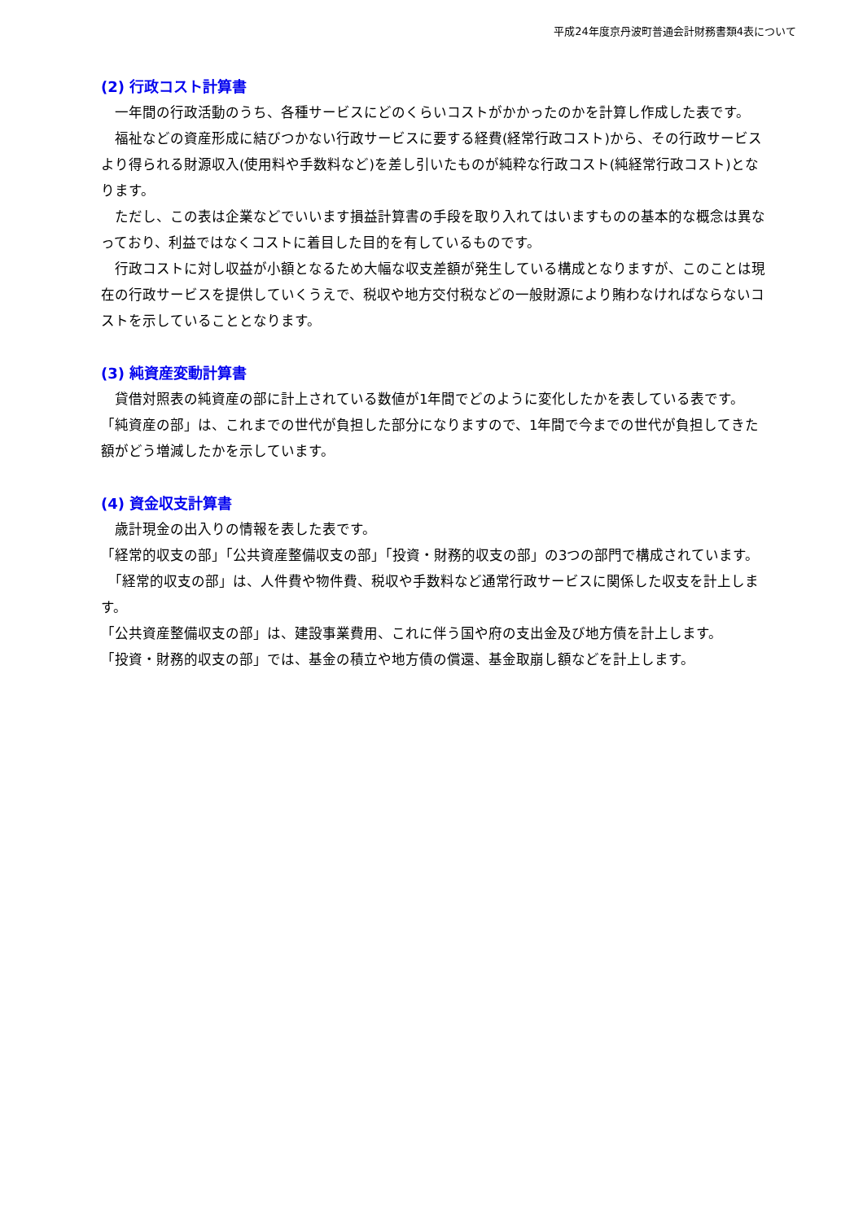平成24年度京丹波町普通会計財務書類4表について
(2) 行政コスト計算書
　一年間の行政活動のうち、各種サービスにどのくらいコストがかかったのかを計算し作成した表です。
　福祉などの資産形成に結びつかない行政サービスに要する経費(経常行政コスト)から、その行政サービスより得られる財源収入(使用料や手数料など)を差し引いたものが純粋な行政コスト(純経常行政コスト)となります。
　ただし、この表は企業などでいいます損益計算書の手段を取り入れてはいますものの基本的な概念は異なっており、利益ではなくコストに着目した目的を有しているものです。
　行政コストに対し収益が小額となるため大幅な収支差額が発生している構成となりますが、このことは現在の行政サービスを提供していくうえで、税収や地方交付税などの一般財源により賄わなければならないコストを示していることとなります。
(3) 純資産変動計算書
　貸借対照表の純資産の部に計上されている数値が1年間でどのように変化したかを表している表です。
「純資産の部」は、これまでの世代が負担した部分になりますので、1年間で今までの世代が負担してきた額がどう増減したかを示しています。
(4) 資金収支計算書
　歳計現金の出入りの情報を表した表です。
「経常的収支の部」「公共資産整備収支の部」「投資・財務的収支の部」の3つの部門で構成されています。
　「経常的収支の部」は、人件費や物件費、税収や手数料など通常行政サービスに関係した収支を計上します。
「公共資産整備収支の部」は、建設事業費用、これに伴う国や府の支出金及び地方債を計上します。
「投資・財務的収支の部」では、基金の積立や地方債の償還、基金取崩し額などを計上します。